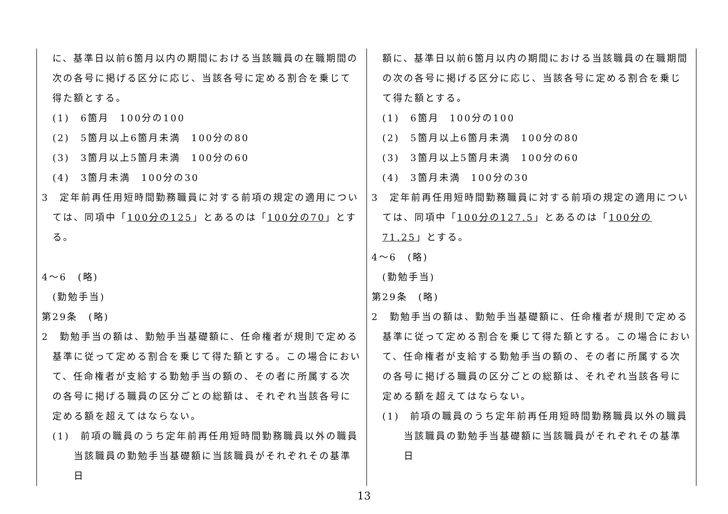| に、基準日以前6箇月以内の期間における当該職員の在職期間の次の各号に掲げる区分に応じ、当該各号に定める割合を乗じて得た額とする。 (1) 6箇月 100分の100 (2) 5箇月以上6箇月未満 100分の80 (3) 3箇月以上5箇月未満 100分の60 (4) 3箇月未満 100分の30 3 定年前再任用短時間勤務職員に対する前項の規定の適用については、同項中「 100分の125 」とあるのは「 100分の70 」とする。 4～6 (略) (勤勉手当) 第29条 (略) 2 勤勉手当の額は、勤勉手当基礎額に、任命権者が規則で定める基準に従って定める割合を乗じて得た額とする。この場合において、任命権者が支給する勤勉手当の額の、その者に所属する次の各号に掲げる職員の区分ごとの総額は、それぞれ当該各号に定める額を超えてはならない。 (1) 前項の職員のうち定年前再任用短時間勤務職員以外の職員 当該職員の勤勉手当基礎額に当該職員がそれぞれその基準日 | 額に、基準日以前6箇月以内の期間における当該職員の在職期間の次の各号に掲げる区分に応じ、当該各号に定める割合を乗じて得た額とする。 (1) 6箇月 100分の100 (2) 5箇月以上6箇月未満 100分の80 (3) 3箇月以上5箇月未満 100分の60 (4) 3箇月未満 100分の30 3 定年前再任用短時間勤務職員に対する前項の規定の適用については、同項中「 100分の127.5 」とあるのは「 100分の71.25 」とする。 4～6 (略) (勤勉手当) 第29条 (略) 2 勤勉手当の額は、勤勉手当基礎額に、任命権者が規則で定める基準に従って定める割合を乗じて得た額とする。この場合において、任命権者が支給する勤勉手当の額の、その者に所属する次の各号に掲げる職員の区分ごとの総額は、それぞれ当該各号に定める額を超えてはならない。 (1) 前項の職員のうち定年前再任用短時間勤務職員以外の職員 当該職員の勤勉手当基礎額に当該職員がそれぞれその基準日 |
13